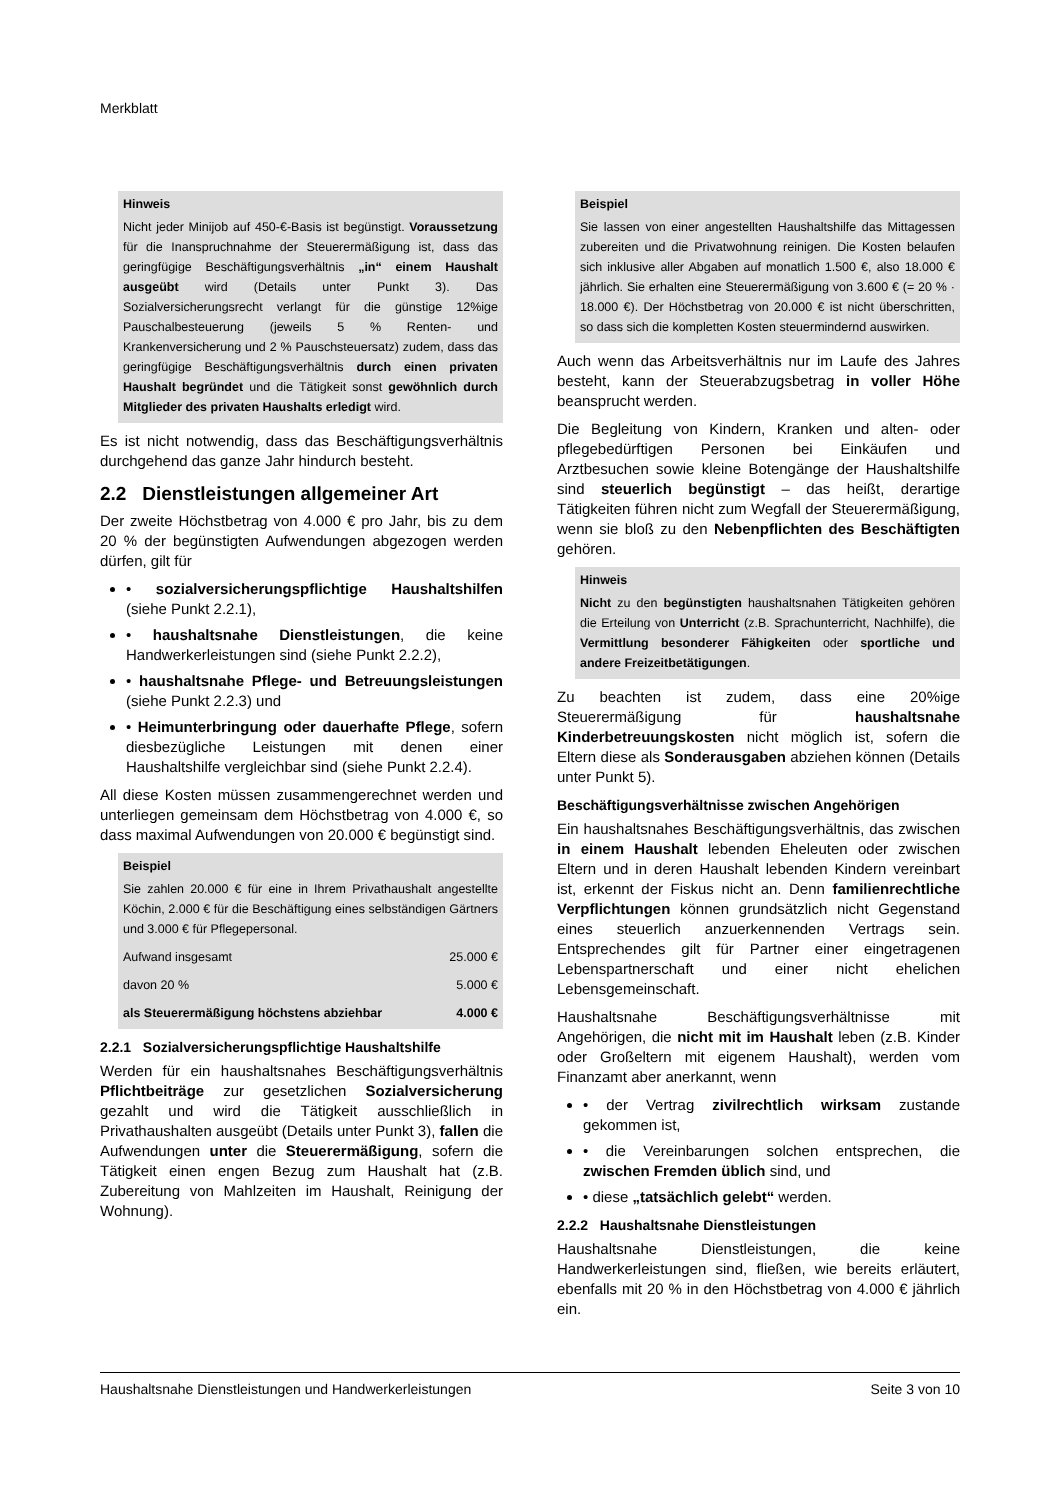Merkblatt
Hinweis
Nicht jeder Minijob auf 450-€-Basis ist begünstigt. Voraussetzung für die Inanspruchnahme der Steuerermäßigung ist, dass das geringfügige Beschäftigungsverhältnis „in“ einem Haushalt ausgeübt wird (Details unter Punkt 3). Das Sozialversicherungsrecht verlangt für die günstige 12%ige Pauschalbesteuerung (jeweils 5 % Renten- und Krankenversicherung und 2 % Pauschsteuersatz) zudem, dass das geringfügige Beschäftigungsverhältnis durch einen privaten Haushalt begründet und die Tätigkeit sonst gewöhnlich durch Mitglieder des privaten Haushalts erledigt wird.
Es ist nicht notwendig, dass das Beschäftigungsverhältnis durchgehend das ganze Jahr hindurch besteht.
2.2 Dienstleistungen allgemeiner Art
Der zweite Höchstbetrag von 4.000 € pro Jahr, bis zu dem 20 % der begünstigten Aufwendungen abgezogen werden dürfen, gilt für
• sozialversicherungspflichtige Haushaltshilfen (siehe Punkt 2.2.1),
• haushaltsnahe Dienstleistungen, die keine Handwerkerleistungen sind (siehe Punkt 2.2.2),
• haushaltsnahe Pflege- und Betreuungsleistungen (siehe Punkt 2.2.3) und
• Heimunterbringung oder dauerhafte Pflege, sofern diesbezügliche Leistungen mit denen einer Haushaltshilfe vergleichbar sind (siehe Punkt 2.2.4).
All diese Kosten müssen zusammengerechnet werden und unterliegen gemeinsam dem Höchstbetrag von 4.000 €, so dass maximal Aufwendungen von 20.000 € begünstigt sind.
Beispiel
Sie zahlen 20.000 € für eine in Ihrem Privathaushalt angestellte Köchin, 2.000 € für die Beschäftigung eines selbständigen Gärtners und 3.000 € für Pflegepersonal.
| Aufwand insgesamt | 25.000 € |
| davon 20 % | 5.000 € |
| als Steuerermäßigung höchstens abziehbar | 4.000 € |
2.2.1 Sozialversicherungspflichtige Haushaltshilfe
Werden für ein haushaltsnahes Beschäftigungsverhältnis Pflichtbeiträge zur gesetzlichen Sozialversicherung gezahlt und wird die Tätigkeit ausschließlich in Privathaushalten ausgeübt (Details unter Punkt 3), fallen die Aufwendungen unter die Steuerermäßigung, sofern die Tätigkeit einen engen Bezug zum Haushalt hat (z.B. Zubereitung von Mahlzeiten im Haushalt, Reinigung der Wohnung).
Beispiel
Sie lassen von einer angestellten Haushaltshilfe das Mittagessen zubereiten und die Privatwohnung reinigen. Die Kosten belaufen sich inklusive aller Abgaben auf monatlich 1.500 €, also 18.000 € jährlich. Sie erhalten eine Steuerermäßigung von 3.600 € (= 20 % · 18.000 €). Der Höchstbetrag von 20.000 € ist nicht überschritten, so dass sich die kompletten Kosten steuermindernd auswirken.
Auch wenn das Arbeitsverhältnis nur im Laufe des Jahres besteht, kann der Steuerabzugsbetrag in voller Höhe beansprucht werden.
Die Begleitung von Kindern, Kranken und alten- oder pflegebedürftigen Personen bei Einkäufen und Arztbesuchen sowie kleine Botengänge der Haushaltshilfe sind steuerlich begünstigt – das heißt, derartige Tätigkeiten führen nicht zum Wegfall der Steuerermäßigung, wenn sie bloß zu den Nebenpflichten des Beschäftigten gehören.
Hinweis
Nicht zu den begünstigten haushaltsnahen Tätigkeiten gehören die Erteilung von Unterricht (z.B. Sprachunterricht, Nachhilfe), die Vermittlung besonderer Fähigkeiten oder sportliche und andere Freizeitbetätigungen.
Zu beachten ist zudem, dass eine 20%ige Steuerermäßigung für haushaltsnahe Kinderbetreuungskosten nicht möglich ist, sofern die Eltern diese als Sonderausgaben abziehen können (Details unter Punkt 5).
Beschäftigungsverhältnisse zwischen Angehörigen
Ein haushaltsnahes Beschäftigungsverhältnis, das zwischen in einem Haushalt lebenden Eheleuten oder zwischen Eltern und in deren Haushalt lebenden Kindern vereinbart ist, erkennt der Fiskus nicht an. Denn familienrechtliche Verpflichtungen können grundsätzlich nicht Gegenstand eines steuerlich anzuerkennenden Vertrags sein. Entsprechendes gilt für Partner einer eingetragenen Lebenspartnerschaft und einer nicht ehelichen Lebensgemeinschaft.
Haushaltsnahe Beschäftigungsverhältnisse mit Angehörigen, die nicht mit im Haushalt leben (z.B. Kinder oder Großeltern mit eigenem Haushalt), werden vom Finanzamt aber anerkannt, wenn
• der Vertrag zivilrechtlich wirksam zustande gekommen ist,
• die Vereinbarungen solchen entsprechen, die zwischen Fremden üblich sind, und
• diese „tatsächlich gelebt“ werden.
2.2.2 Haushaltsnahe Dienstleistungen
Haushaltsnahe Dienstleistungen, die keine Handwerkerleistungen sind, fließen, wie bereits erläutert, ebenfalls mit 20 % in den Höchstbetrag von 4.000 € jährlich ein.
Haushaltsnahe Dienstleistungen und Handwerkerleistungen Seite 3 von 10